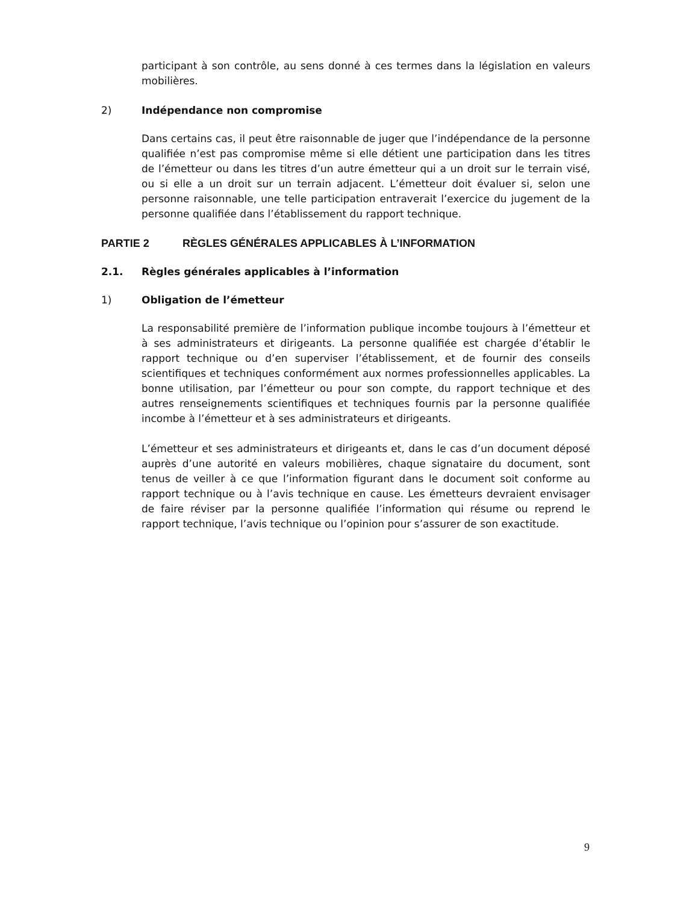participant à son contrôle, au sens donné à ces termes dans la législation en valeurs mobilières.
2) Indépendance non compromise
Dans certains cas, il peut être raisonnable de juger que l’indépendance de la personne qualifiée n’est pas compromise même si elle détient une participation dans les titres de l’émetteur ou dans les titres d’un autre émetteur qui a un droit sur le terrain visé, ou si elle a un droit sur un terrain adjacent. L’émetteur doit évaluer si, selon une personne raisonnable, une telle participation entraverait l’exercice du jugement de la personne qualifiée dans l’établissement du rapport technique.
PARTIE 2 RÈGLES GÉNÉRALES APPLICABLES À L’INFORMATION
2.1. Règles générales applicables à l’information
1) Obligation de l’émetteur
La responsabilité première de l’information publique incombe toujours à l’émetteur et à ses administrateurs et dirigeants. La personne qualifiée est chargée d’établir le rapport technique ou d’en superviser l’établissement, et de fournir des conseils scientifiques et techniques conformément aux normes professionnelles applicables. La bonne utilisation, par l’émetteur ou pour son compte, du rapport technique et des autres renseignements scientifiques et techniques fournis par la personne qualifiée incombe à l’émetteur et à ses administrateurs et dirigeants.
L’émetteur et ses administrateurs et dirigeants et, dans le cas d’un document déposé auprès d’une autorité en valeurs mobilières, chaque signataire du document, sont tenus de veiller à ce que l’information figurant dans le document soit conforme au rapport technique ou à l’avis technique en cause. Les émetteurs devraient envisager de faire réviser par la personne qualifiée l’information qui résume ou reprend le rapport technique, l’avis technique ou l’opinion pour s’assurer de son exactitude.
9